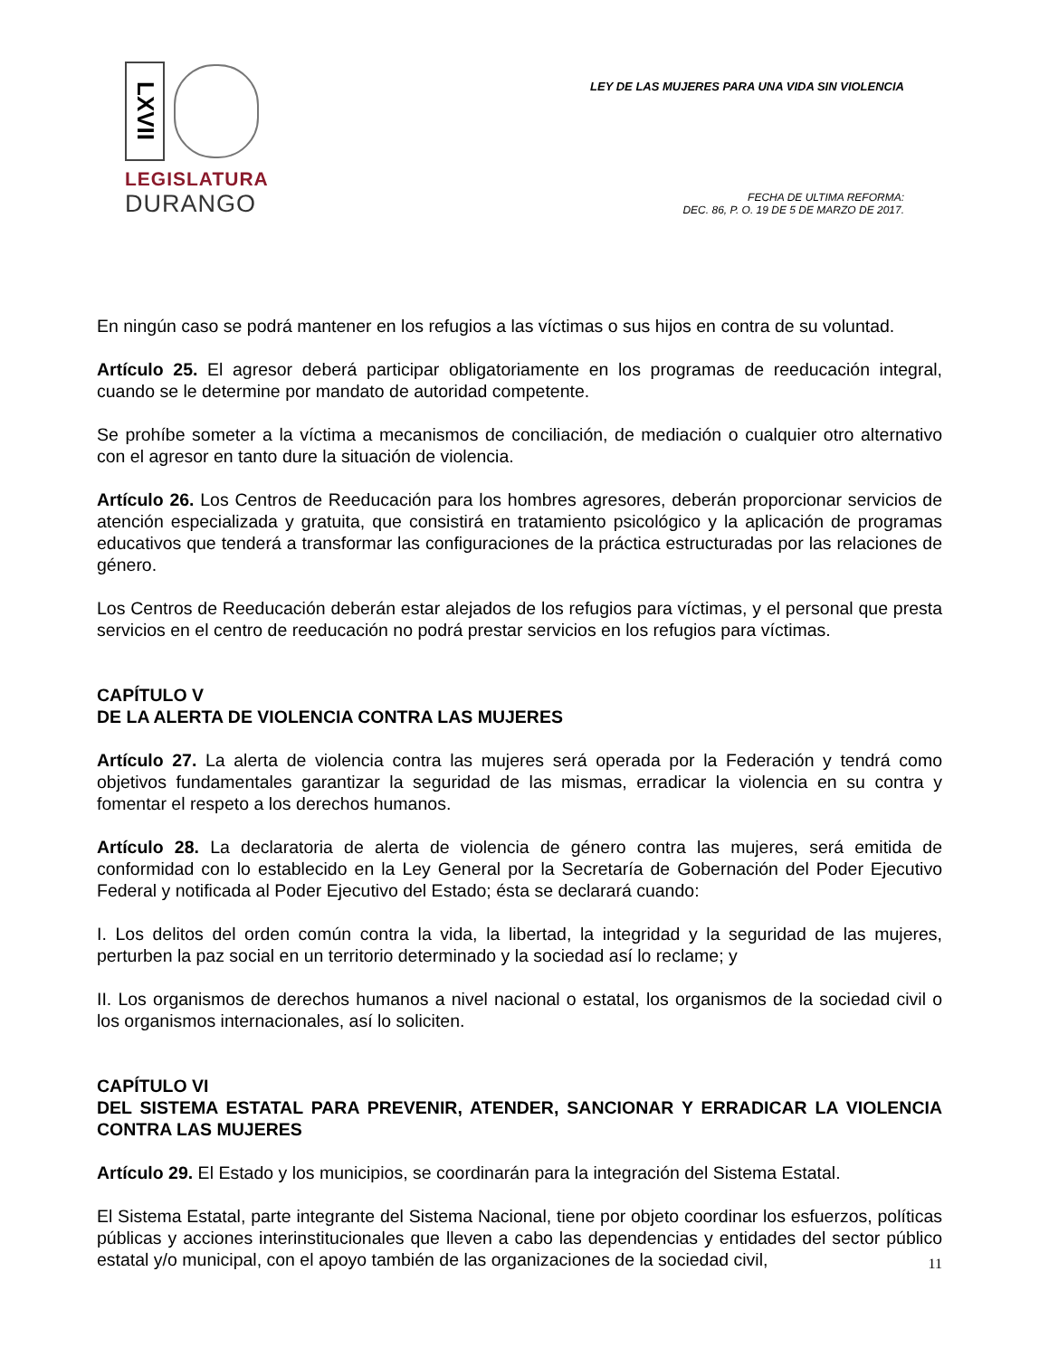LXVII
LEGISLATURA
DURANGO
LEY DE LAS MUJERES PARA UNA VIDA SIN VIOLENCIA
FECHA DE ULTIMA REFORMA:
DEC. 86, P. O. 19 DE 5 DE MARZO DE 2017.
En ningún caso se podrá mantener en los refugios a las víctimas o sus hijos en contra de su voluntad.
Artículo 25. El agresor deberá participar obligatoriamente en los programas de reeducación integral, cuando se le determine por mandato de autoridad competente.
Se prohíbe someter a la víctima a mecanismos de conciliación, de mediación o cualquier otro alternativo con el agresor en tanto dure la situación de violencia.
Artículo 26. Los Centros de Reeducación para los hombres agresores, deberán proporcionar servicios de atención especializada y gratuita, que consistirá en tratamiento psicológico y la aplicación de programas educativos que tenderá a transformar las configuraciones de la práctica estructuradas por las relaciones de género.
Los Centros de Reeducación deberán estar alejados de los refugios para víctimas, y el personal que presta servicios en el centro de reeducación no podrá prestar servicios en los refugios para víctimas.
CAPÍTULO V
DE LA ALERTA DE VIOLENCIA CONTRA LAS MUJERES
Artículo 27. La alerta de violencia contra las mujeres será operada por la Federación y tendrá como objetivos fundamentales garantizar la seguridad de las mismas, erradicar la violencia en su contra y fomentar el respeto a los derechos humanos.
Artículo 28. La declaratoria de alerta de violencia de género contra las mujeres, será emitida de conformidad con lo establecido en la Ley General por la Secretaría de Gobernación del Poder Ejecutivo Federal y notificada al Poder Ejecutivo del Estado; ésta se declarará cuando:
I. Los delitos del orden común contra la vida, la libertad, la integridad y la seguridad de las mujeres, perturben la paz social en un territorio determinado y la sociedad así lo reclame; y
II. Los organismos de derechos humanos a nivel nacional o estatal, los organismos de la sociedad civil o los organismos internacionales, así lo soliciten.
CAPÍTULO VI
DEL SISTEMA ESTATAL PARA PREVENIR, ATENDER, SANCIONAR Y ERRADICAR LA VIOLENCIA CONTRA LAS MUJERES
Artículo 29. El Estado y los municipios, se coordinarán para la integración del Sistema Estatal.
El Sistema Estatal, parte integrante del Sistema Nacional, tiene por objeto coordinar los esfuerzos, políticas públicas y acciones interinstitucionales que lleven a cabo las dependencias y entidades del sector público estatal y/o municipal, con el apoyo también de las organizaciones de la sociedad civil,
11